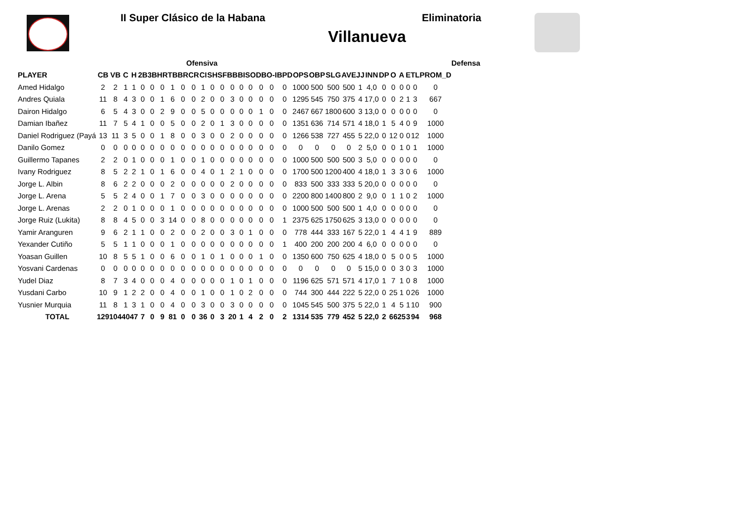II Super Clásico de la Habana Eliminatoria
Villanueva
| | Ofensiva | | | | | | | | | | | | | | | | | | | | | | | | | | | | | | | Defensa | |
| --- | --- | --- | --- | --- | --- | --- | --- | --- | --- | --- | --- | --- | --- | --- | --- | --- | --- | --- | --- | --- | --- | --- | --- | --- | --- | --- | --- | --- | --- | --- | --- | --- | --- |
| PLAYER | CB | VB | C | H | 2B | 3B | HR | TB | BR | CR | CI | SH | SF | BB | BI | SO | DB | O-I | BPD | OPS | OBP | SLG | AVE | JJ | INN | DP | O | A | E | TL | PROM_D | | |
| Amed Hidalgo | 2 | 2 | 1 | 1 | 0 | 0 | 0 | 1 | 0 | 0 | 1 | 0 | 0 | 0 | 0 | 0 | 0 | 0 | 0 | 1000 | 500 | 500 | 500 | 1 | 4,0 | 0 | 0 | 0 | 0 | 0 | 0 | | |
| Andres Quiala | 11 | 8 | 4 | 3 | 0 | 0 | 1 | 6 | 0 | 0 | 2 | 0 | 0 | 3 | 0 | 0 | 0 | 0 | 0 | 1295 | 545 | 750 | 375 | 4 | 17,0 | 0 | 0 | 2 | 1 | 3 | 667 | | |
| Dairon Hidalgo | 6 | 5 | 4 | 3 | 0 | 0 | 2 | 9 | 0 | 0 | 5 | 0 | 0 | 0 | 0 | 0 | 1 | 0 | 0 | 2467 | 667 | 1800 | 600 | 3 | 13,0 | 0 | 0 | 0 | 0 | 0 | 0 | | |
| Damian Ibañez | 11 | 7 | 5 | 4 | 1 | 0 | 0 | 5 | 0 | 0 | 2 | 0 | 1 | 3 | 0 | 0 | 0 | 0 | 0 | 1351 | 636 | 714 | 571 | 4 | 18,0 | 1 | 5 | 4 | 0 | 9 | 1000 | | |
| Daniel Rodriguez (Payá | 13 | 11 | 3 | 5 | 0 | 0 | 1 | 8 | 0 | 0 | 3 | 0 | 0 | 2 | 0 | 0 | 0 | 0 | 0 | 1266 | 538 | 727 | 455 | 5 | 22,0 | 0 | 12 | 0 | 0 | 12 | 1000 | | |
| Danilo Gomez | 0 | 0 | 0 | 0 | 0 | 0 | 0 | 0 | 0 | 0 | 0 | 0 | 0 | 0 | 0 | 0 | 0 | 0 | 0 | 0 | 0 | 0 | 0 | 2 | 5,0 | 0 | 0 | 1 | 0 | 1 | 1000 | | |
| Guillermo Tapanes | 2 | 2 | 0 | 1 | 0 | 0 | 0 | 1 | 0 | 0 | 1 | 0 | 0 | 0 | 0 | 0 | 0 | 0 | 0 | 1000 | 500 | 500 | 500 | 3 | 5,0 | 0 | 0 | 0 | 0 | 0 | 0 | | |
| Ivany Rodriguez | 8 | 5 | 2 | 2 | 1 | 0 | 1 | 6 | 0 | 0 | 4 | 0 | 1 | 2 | 1 | 0 | 0 | 0 | 0 | 1700 | 500 | 1200 | 400 | 4 | 18,0 | 1 | 3 | 3 | 0 | 6 | 1000 | | |
| Jorge L. Albin | 8 | 6 | 2 | 2 | 0 | 0 | 0 | 2 | 0 | 0 | 0 | 0 | 0 | 2 | 0 | 0 | 0 | 0 | 0 | 833 | 500 | 333 | 333 | 5 | 20,0 | 0 | 0 | 0 | 0 | 0 | 0 | | |
| Jorge L. Arena | 5 | 5 | 2 | 4 | 0 | 0 | 1 | 7 | 0 | 0 | 3 | 0 | 0 | 0 | 0 | 0 | 0 | 0 | 0 | 2200 | 800 | 1400 | 800 | 2 | 9,0 | 0 | 1 | 1 | 0 | 2 | 1000 | | |
| Jorge L. Arenas | 2 | 2 | 0 | 1 | 0 | 0 | 0 | 1 | 0 | 0 | 0 | 0 | 0 | 0 | 0 | 0 | 0 | 0 | 0 | 1000 | 500 | 500 | 500 | 1 | 4,0 | 0 | 0 | 0 | 0 | 0 | 0 | | |
| Jorge Ruiz (Lukita) | 8 | 8 | 4 | 5 | 0 | 0 | 3 | 14 | 0 | 0 | 8 | 0 | 0 | 0 | 0 | 0 | 0 | 0 | 1 | 2375 | 625 | 1750 | 625 | 3 | 13,0 | 0 | 0 | 0 | 0 | 0 | 0 | | |
| Yamir Aranguren | 9 | 6 | 2 | 1 | 1 | 0 | 0 | 2 | 0 | 0 | 2 | 0 | 0 | 3 | 0 | 1 | 0 | 0 | 0 | 778 | 444 | 333 | 167 | 5 | 22,0 | 1 | 4 | 4 | 1 | 9 | 889 | | |
| Yexander Cutiño | 5 | 5 | 1 | 1 | 0 | 0 | 0 | 1 | 0 | 0 | 0 | 0 | 0 | 0 | 0 | 0 | 0 | 0 | 1 | 400 | 200 | 200 | 200 | 4 | 6,0 | 0 | 0 | 0 | 0 | 0 | 0 | | |
| Yoasan Guillen | 10 | 8 | 5 | 5 | 1 | 0 | 0 | 6 | 0 | 0 | 1 | 0 | 1 | 0 | 0 | 0 | 1 | 0 | 0 | 1350 | 600 | 750 | 625 | 4 | 18,0 | 0 | 5 | 0 | 0 | 5 | 1000 | | |
| Yosvani Cardenas | 0 | 0 | 0 | 0 | 0 | 0 | 0 | 0 | 0 | 0 | 0 | 0 | 0 | 0 | 0 | 0 | 0 | 0 | 0 | 0 | 0 | 0 | 0 | 5 | 15,0 | 0 | 0 | 3 | 0 | 3 | 1000 | | |
| Yudel Diaz | 8 | 7 | 3 | 4 | 0 | 0 | 0 | 4 | 0 | 0 | 0 | 0 | 0 | 1 | 0 | 1 | 0 | 0 | 0 | 1196 | 625 | 571 | 571 | 4 | 17,0 | 1 | 7 | 1 | 0 | 8 | 1000 | | |
| Yusdani Carbo | 10 | 9 | 1 | 2 | 2 | 0 | 0 | 4 | 0 | 0 | 1 | 0 | 0 | 1 | 0 | 2 | 0 | 0 | 0 | 744 | 300 | 444 | 222 | 5 | 22,0 | 0 | 25 | 1 | 0 | 26 | 1000 | | |
| Yusnier Murquia | 11 | 8 | 1 | 3 | 1 | 0 | 0 | 4 | 0 | 0 | 3 | 0 | 0 | 3 | 0 | 0 | 0 | 0 | 0 | 1045 | 545 | 500 | 375 | 5 | 22,0 | 1 | 4 | 5 | 1 | 10 | 900 | | |
| TOTAL | 129 | 104 | 40 | 47 | 7 | 0 | 9 | 81 | 0 | 0 | 36 | 0 | 3 | 20 | 1 | 4 | 2 | 0 | 2 | 1314 | 535 | 779 | 452 | 5 | 22,0 | 2 | 66 | 25 | 3 | 94 | 968 | | |